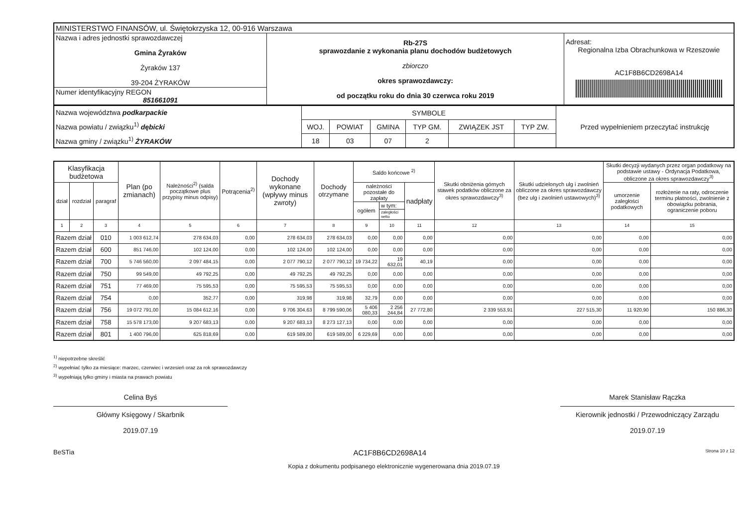| MINISTERSTWO FINANSÓW, ul. Świętokrzyska 12, 00-916 Warszawa | | |
| Nazwa i adres jednostki sprawozdawczej Gmina Żyraków Żyraków 137 39-204 ŻYRAKÓW | Rb-27S sprawozdanie z wykonania planu dochodów budżetowych zbiorczo okres sprawozdawczy: od początku roku do dnia 30 czerwca roku 2019 | Adresat: Regionalna Izba Obrachunkowa w Rzeszowie AC1F8B6CD2698A14 |
| Numer identyfikacyjny REGON 851661091 | | |
| Nazwa województwa podkarpackie Nazwa powiatu / związku<sup>1)</sup> dębicki Nazwa gminy / związku<sup>1)</sup> ŻYRAKÓW | SYMBOLE | | | | | | Przed wypełnieniem przeczytać instrukcję |
| | WOJ. | POWIAT | GMINA | TYP GM. | ZWIĄZEK JST | TYP ZW. | |
| | 18 | 03 | 07 | 2 | | | |
| Klasyfikacja budżetowa | | | Plan (po zmianach) | Należności<sup>2)</sup> (salda początkowe plus przypisy minus odpisy) | Potrącenia<sup>2)</sup> | Dochody wykonane (wpływy minus zwroty) | Dochody otrzymane | Saldo końcowe <sup>2)</sup> | | | Skutki obniżenia górnych stawek podatków obliczone za okres sprawozdawczy<sup>3)</sup> | Skutki udzielonych ulg i zwolnień obliczone za okres sprawozdawczy (bez ulg i zwolnień ustawowych)<sup>3)</sup> | Skutki decyzji wydanych przez organ podatkowy na podstawie ustawy - Ordynacja Podatkowa, obliczone za okres sprawozdawczy<sup>3)</sup> | |
| --- | --- | --- | --- | --- | --- | --- | --- | --- | --- | --- | --- | --- | --- | --- |
| dział | rozdział | paragraf | | | | | | należności pozostałe do zapłaty | | nadpłaty | | | umorzenie zaległości podatkowych | rozłożenie na raty, odroczenie terminu płatności, zwolnienie z obowiązku pobrania, ograniczenie poboru |
| | | | | | | | | ogółem | w tym: | | | | | |
| | | | | | | | | | zaległości netto | | | | | |
| 1 | 2 | 3 | 4 | 5 | 6 | 7 | 8 | 9 | 10 | 11 | 12 | 13 | 14 | 15 |
| Razem dział | | 010 | 1 003 612,74 | 278 634,03 | 0,00 | 278 634,03 | 278 634,03 | 0,00 | 0,00 | 0,00 | 0,00 | 0,00 | 0,00 | 0,00 |
| Razem dział | | 600 | 851 746,00 | 102 124,00 | 0,00 | 102 124,00 | 102 124,00 | 0,00 | 0,00 | 0,00 | 0,00 | 0,00 | 0,00 | 0,00 |
| Razem dział | | 700 | 5 746 560,00 | 2 097 484,15 | 0,00 | 2 077 790,12 | 2 077 790,12 | 19 734,22 | 19 632,01 | 40,19 | 0,00 | 0,00 | 0,00 | 0,00 |
| Razem dział | | 750 | 99 549,00 | 49 792,25 | 0,00 | 49 792,25 | 49 792,25 | 0,00 | 0,00 | 0,00 | 0,00 | 0,00 | 0,00 | 0,00 |
| Razem dział | | 751 | 77 469,00 | 75 595,53 | 0,00 | 75 595,53 | 75 595,53 | 0,00 | 0,00 | 0,00 | 0,00 | 0,00 | 0,00 | 0,00 |
| Razem dział | | 754 | 0,00 | 352,77 | 0,00 | 319,98 | 319,98 | 32,79 | 0,00 | 0,00 | 0,00 | 0,00 | 0,00 | 0,00 |
| Razem dział | | 756 | 19 072 791,00 | 15 084 612,16 | 0,00 | 9 706 304,63 | 8 799 590,06 | 5 406 080,33 | 2 256 244,84 | 27 772,80 | 2 339 553,91 | 227 515,30 | 11 920,90 | 150 886,30 |
| Razem dział | | 758 | 15 578 173,00 | 9 207 683,13 | 0,00 | 9 207 683,13 | 8 273 127,13 | 0,00 | 0,00 | 0,00 | 0,00 | 0,00 | 0,00 | 0,00 |
| Razem dział | | 801 | 1 400 796,00 | 625 818,69 | 0,00 | 619 589,00 | 619 589,00 | 6 229,69 | 0,00 | 0,00 | 0,00 | 0,00 | 0,00 | 0,00 |
<sup>1)</sup> niepotrzebne skreślić
<sup>2)</sup> wypełniać tylko za miesiące: marzec, czerwiec i wrzesień oraz za rok sprawozdawczy
<sup>3)</sup> wypełniają tylko gminy i miasta na prawach powiatu
Celina Byś
Główny Księgowy / Skarbnik
2019.07.19
Marek Stanisław Rączka
Kierownik jednostki / Przewodniczący Zarządu
2019.07.19
BeSTia AC1F8B6CD2698A14 Strona 10 z 12
Kopia z dokumentu podpisanego elektronicznie wygenerowana dnia 2019.07.19